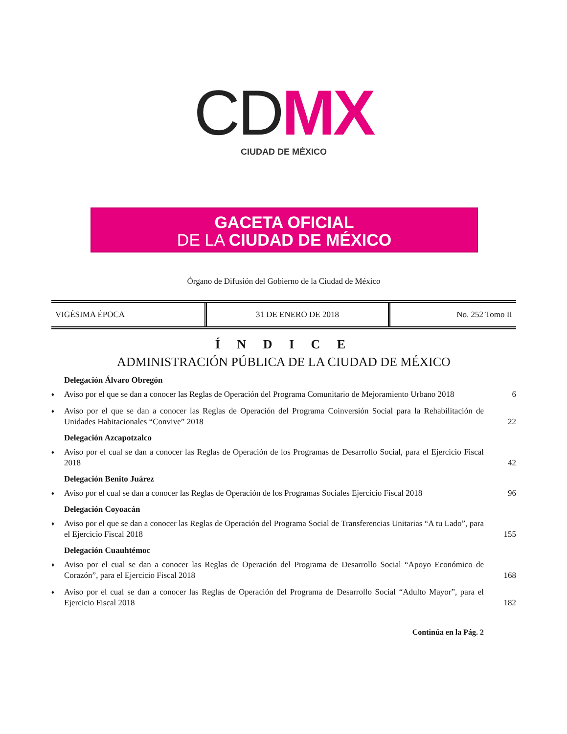CD MX
CIUDAD DE MÉXICO
GACETA OFICIAL
DE LA CIUDAD DE MÉXICO
Órgano de Difusión del Gobierno de la Ciudad de México
| VIGÉSIMA ÉPOCA | 31 DE ENERO DE 2018 | No. 252 Tomo II |
Í N D I C E
ADMINISTRACIÓN PÚBLICA DE LA CIUDAD DE MÉXICO
Delegación Álvaro Obregón
♦ Aviso por el que se dan a conocer las Reglas de Operación del Programa Comunitario de Mejoramiento Urbano 2018 6
♦ Aviso por el que se dan a conocer las Reglas de Operación del Programa Coinversión Social para la Rehabilitación de Unidades Habitacionales “Convive” 2018 22
Delegación Azcapotzalco
♦ Aviso por el cual se dan a conocer las Reglas de Operación de los Programas de Desarrollo Social, para el Ejercicio Fiscal 2018 42
Delegación Benito Juárez
♦ Aviso por el cual se dan a conocer las Reglas de Operación de los Programas Sociales Ejercicio Fiscal 2018 96
Delegación Coyoacán
♦ Aviso por el que se dan a conocer las Reglas de Operación del Programa Social de Transferencias Unitarias “A tu Lado”, para el Ejercicio Fiscal 2018 155
Delegación Cuauhtémoc
♦ Aviso por el cual se dan a conocer las Reglas de Operación del Programa de Desarrollo Social “Apoyo Económico de Corazón”, para el Ejercicio Fiscal 2018 168
♦ Aviso por el cual se dan a conocer las Reglas de Operación del Programa de Desarrollo Social “Adulto Mayor”, para el Ejercicio Fiscal 2018 182
Continúa en la Pág. 2